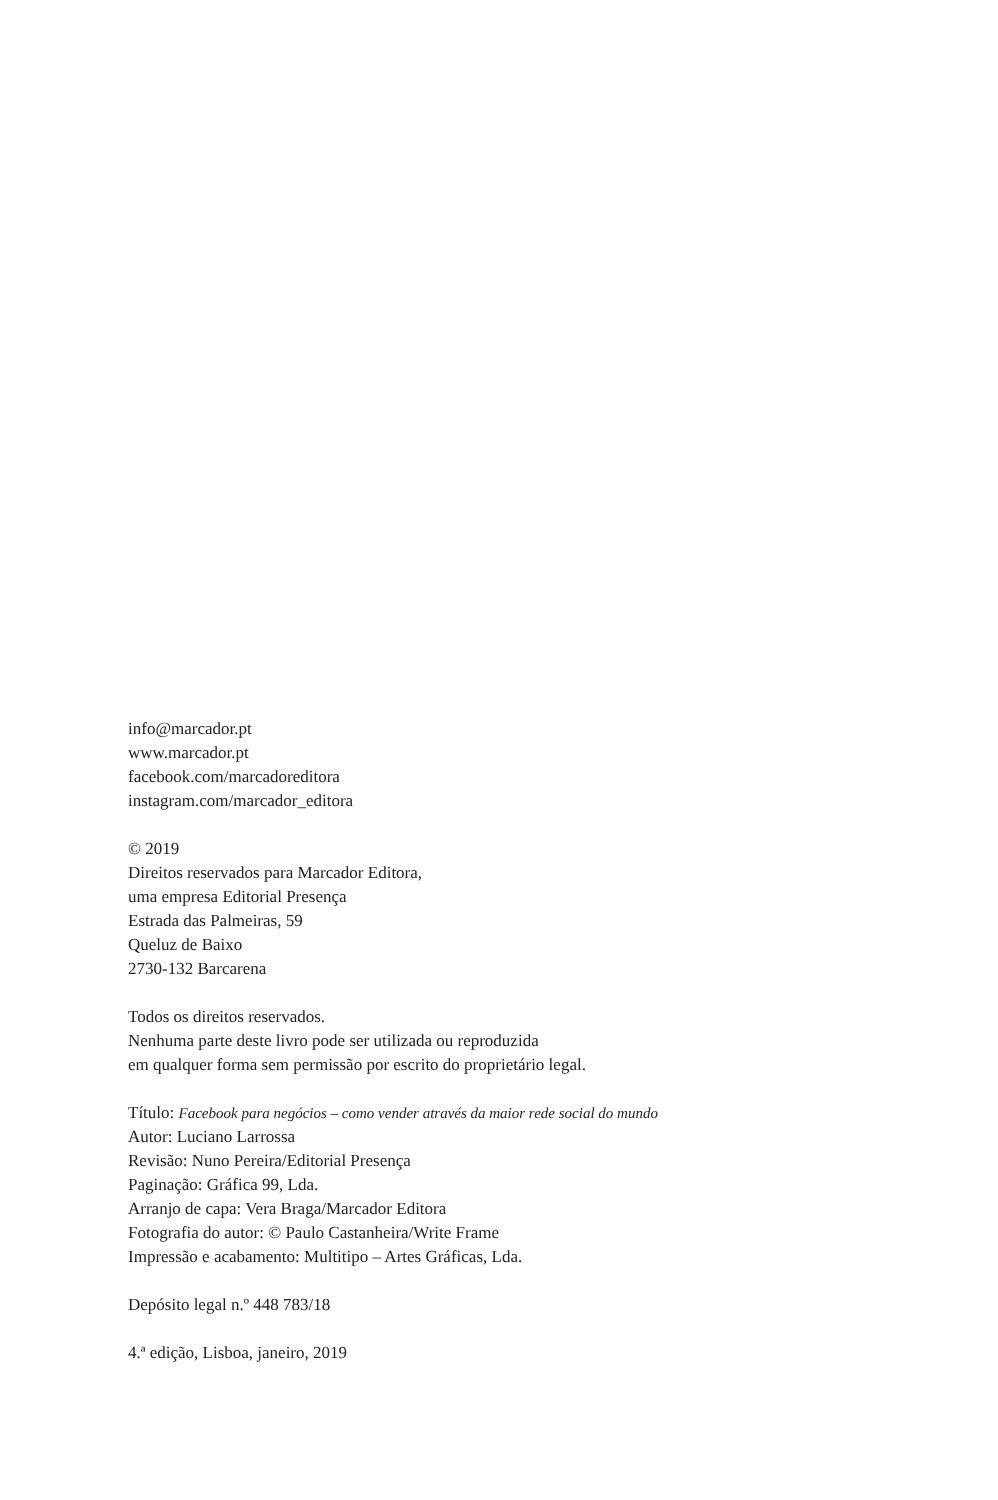info@marcador.pt
www.marcador.pt
facebook.com/marcadoreditora
instagram.com/marcador_editora
© 2019
Direitos reservados para Marcador Editora,
uma empresa Editorial Presença
Estrada das Palmeiras, 59
Queluz de Baixo
2730-132 Barcarena
Todos os direitos reservados.
Nenhuma parte deste livro pode ser utilizada ou reproduzida
em qualquer forma sem permissão por escrito do proprietário legal.
Título: Facebook para negócios – como vender através da maior rede social do mundo
Autor: Luciano Larrossa
Revisão: Nuno Pereira/Editorial Presença
Paginação: Gráfica 99, Lda.
Arranjo de capa: Vera Braga/Marcador Editora
Fotografia do autor: © Paulo Castanheira/Write Frame
Impressão e acabamento: Multitipo – Artes Gráficas, Lda.
Depósito legal n.º 448 783/18
4.ª edição, Lisboa, janeiro, 2019